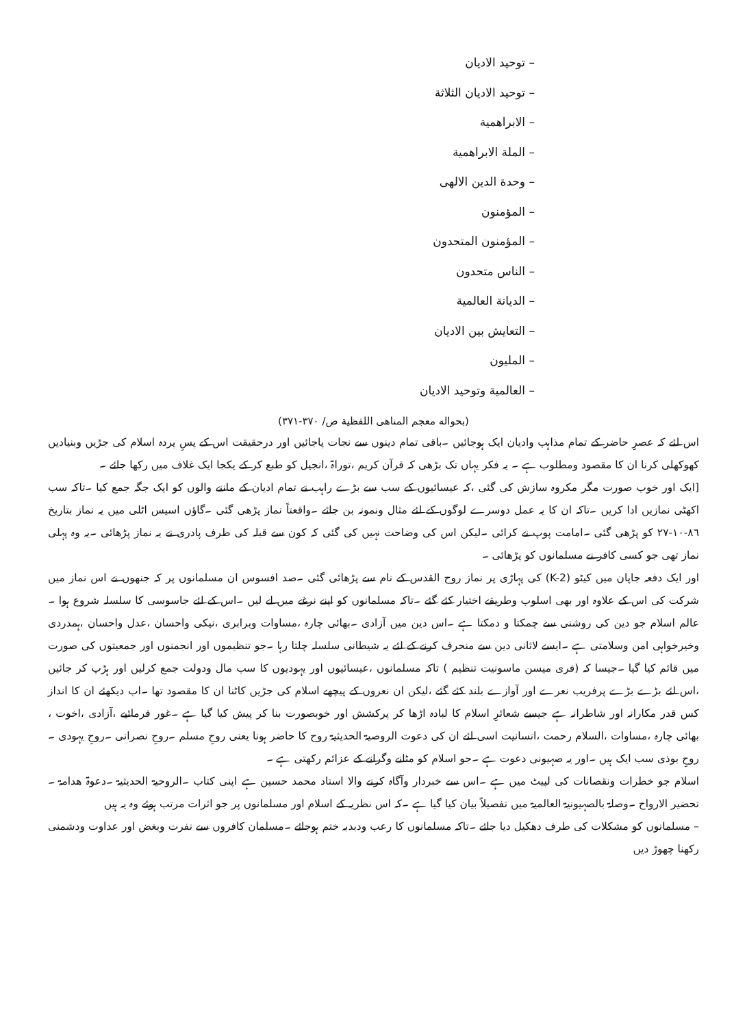– توحيد الاديان
– توحيد الاديان الثلاثة
– الابراهمية
– الملة الابراهمية
– وحدة الدين الالهى
– المؤمنون
– المؤمنون المتحدون
– الناس متحدون
– الديانة العالمية
– التعايش بين الاديان
– المليون
– العالمية وتوحيد الاديان
(بحواله معجم المناهى اللفظية ص/ ٣٧٠-٣٧١)
اس لئے کہ عصرِ حاضر کے تمام مذاہب وادیان ایک ہوجائیں ۔باقی تمام دینوں سے نجات پاجائیں اور درحقیقت اس کے پسِ پردہ اسلام کی جڑیں وبنیادیں کھوکھلی کرنا ان کا مقصود ومطلوب ہے ۔ یہ فکر یہاں تک بڑھی کہ قرآن کریم ،توراۃ ،انجیل کو طبع کر کے یکجا ایک غلاف میں رکھا جائے ۔
[ایک اور خوب صورت مگر مکروہ سازش کی گئی ،کہ عیسائیوں کے سب سے بڑے راہب نے تمام ادیان کے ماننے والوں کو ایک جگہ جمع کیا ۔تاکہ سب اکھٹی نمازیں ادا کریں ۔تاکہ ان کا یہ عمل دوسرے لوگوں کے لئے مثال ونمونہ بن جائے ۔واقعتاً نماز پڑھی گئی ۔گاؤں اسیس اٹلی میں یہ نماز بتاریخ ٨٦-١٠-٢٧ کو پڑھی گئی ۔امامت پوپ نے کرائی ۔لیکن اس کی وضاحت نہیں کی گئی کہ کون سے قبلہ کی طرف پادری نے یہ نماز پڑھائی ۔یہ وہ پہلی نماز تھی جو کسی کافر نے مسلمانوں کو پڑھائی ۔
اور ایک دفعہ جاپان میں کیٹو (K-2) کی پہاڑی پر نماز روح القدس کے نام سے پڑھائی گئی ۔صد افسوس ان مسلمانوں پر کہ جنھوں نے اس نماز میں شرکت کی اس کے علاوہ اور بھی اسلوب وطریقے اختیار کئے گئے ۔تاکہ مسلمانوں کو اپنے نرغے میں لے لیں ۔اس کے لئے جاسوسی کا سلسلہ شروع ہوا ۔عالم اسلام جو دین کی روشنی سے چمکتا و دمکتا ہے ۔اس دین میں آزادی ۔بھائی چارہ ،مساوات وبرابری ،نیکی واحسان ،عدل واحسان ،ہمدردی وخیرخواہی امن وسلامتی ہے ۔ایسے لاثانی دین سے منحرف کرنے کے لئے یہ شیطانی سلسلہ چلتا رہا ۔جو تنظیموں اور انجمنوں اور جمعیتوں کی صورت میں قائم کیا گیا ۔جیسا کہ (فری میسن ماسونیت تنظیم ) تاکہ مسلمانوں ،عیسائیوں اور یہودیوں کا سب مال ودولت جمع کرلیں اور ہڑپ کر جائیں ،اس لئے بڑے بڑے پرفریب نعرے اور آوازے بلند کئے گئے ،لیکن ان نعروں کے پیچھے اسلام کی جڑیں کاٹنا ان کا مقصود تھا ۔اب دیکھئے ان کا انداز کس قدر مکارانہ اور شاطرانہ ہے جیسے شعائرِ اسلام کا لبادہ اڑھا کر پرکشش اور خوبصورت بنا کر پیش کیا گیا ہے ۔غور فرمائیے ،آزادی ،اخوت ، بھائی چارہ ،مساوات ،السلام رحمت ،انسانیت اسی لئے ان کی دعوت الروصیۃ الحدیثیۃ روح کا حاضر ہونا یعنی روحِ مسلم ۔روحِ نصرانی ۔روحِ یہودی ۔روحِ بوذی سب ایک ہیں ۔اور یہ صہیونی دعوت ہے ۔جو اسلام کو مٹانے وگرانے کے عزائم رکھتی ہے ۔
اسلام جو خطرات ونقصانات کی لپیٹ میں ہے ۔اس سے خبردار وآگاہ کرنے والا استاد محمد حسین ہے اپنی کتاب ۔الروحیۃ الحدیثیۃ ۔دعوۃ ھدامۃ ۔تحضیر الارواح ۔وصلۃ بالصہیونیۃ العالمیۃ میں تفصیلاً بیان کیا گیا ہے ۔کہ اس نظریہ کے اسلام اور مسلمانوں پر جو اثرات مرتب ہوئے وہ یہ ہیں
– مسلمانوں کو مشکلات کی طرف دھکیل دیا جائے ۔تاکہ مسلمانوں کا رعب ودبدبہ ختم ہوجائے ۔مسلمان کافروں سے نفرت وبغض اور عداوت ودشمنی رکھنا چھوڑ دیں